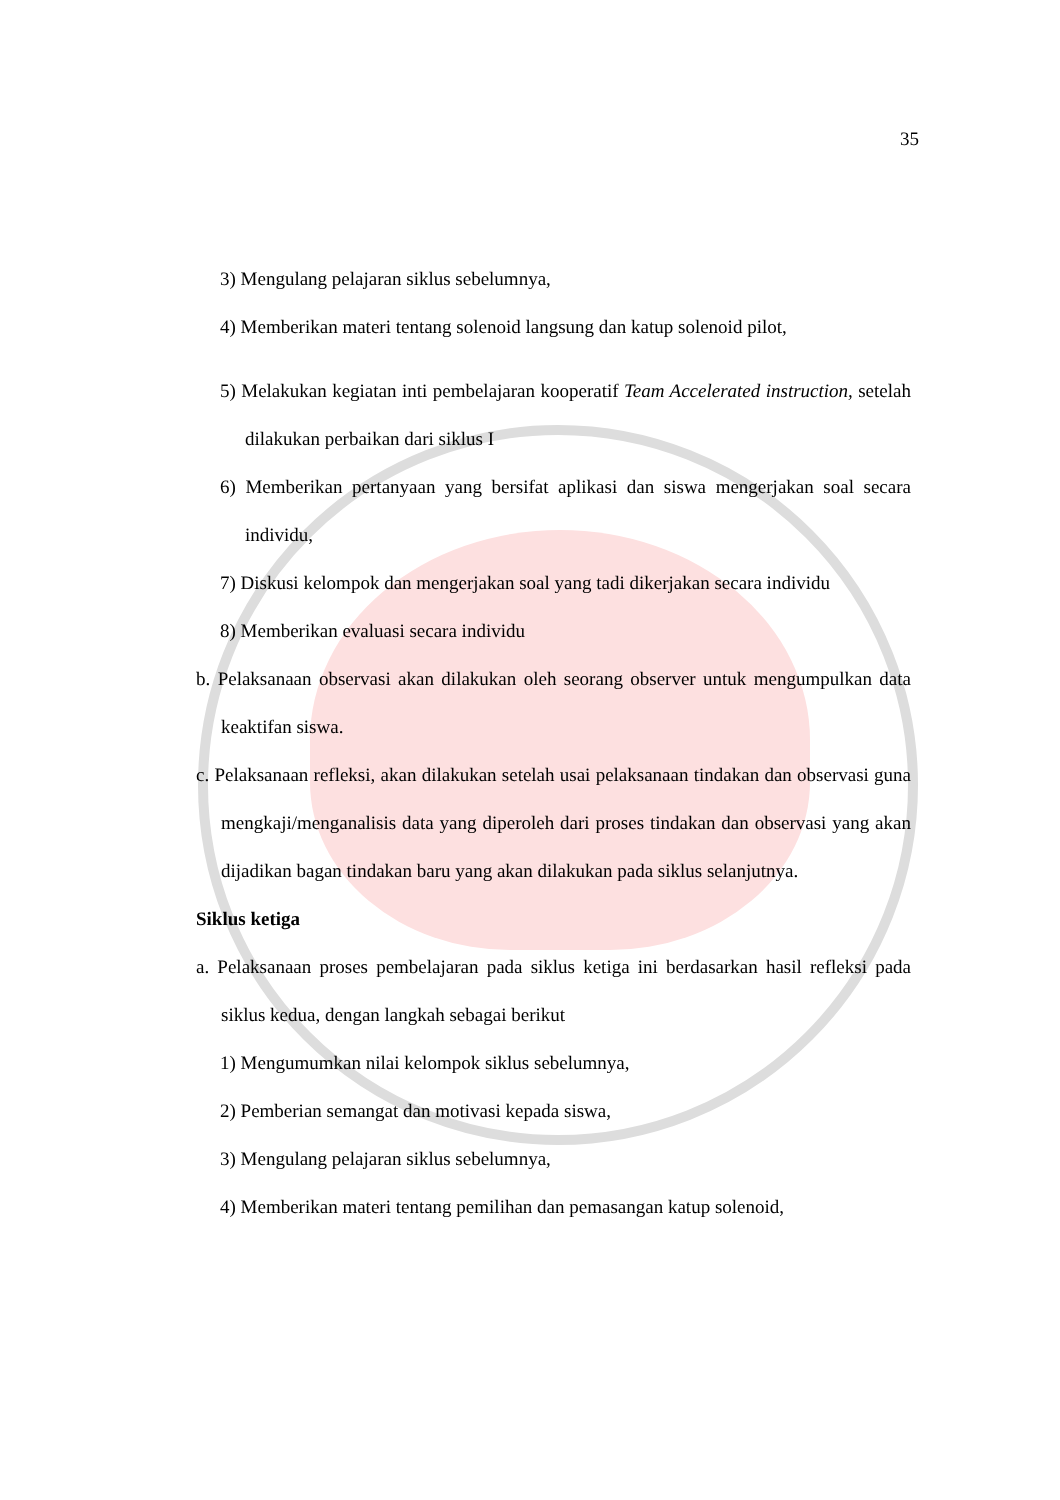35
3) Mengulang pelajaran siklus sebelumnya,
4) Memberikan materi tentang solenoid langsung dan katup solenoid pilot,
5) Melakukan kegiatan inti pembelajaran kooperatif Team Accelerated instruction, setelah dilakukan perbaikan dari siklus I
6) Memberikan pertanyaan yang bersifat aplikasi dan siswa mengerjakan soal secara individu,
7) Diskusi kelompok dan mengerjakan soal yang tadi dikerjakan secara individu
8) Memberikan evaluasi secara individu
b. Pelaksanaan observasi akan dilakukan oleh seorang observer untuk mengumpulkan data keaktifan siswa.
c. Pelaksanaan refleksi, akan dilakukan setelah usai pelaksanaan tindakan dan observasi guna mengkaji/menganalisis data yang diperoleh dari proses tindakan dan observasi yang akan dijadikan bagan tindakan baru yang akan dilakukan pada siklus selanjutnya.
Siklus ketiga
a. Pelaksanaan proses pembelajaran pada siklus ketiga ini berdasarkan hasil refleksi pada siklus kedua, dengan langkah sebagai berikut
1) Mengumumkan nilai kelompok siklus sebelumnya,
2) Pemberian semangat dan motivasi kepada siswa,
3) Mengulang pelajaran siklus sebelumnya,
4) Memberikan materi tentang pemilihan dan pemasangan katup solenoid,